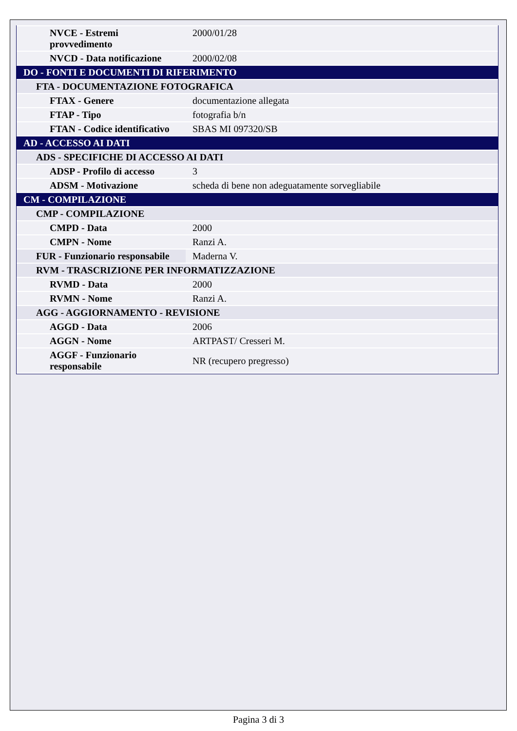| NVCE - Estremi provvedimento | 2000/01/28 |
| NVCD - Data notificazione | 2000/02/08 |
| DO - FONTI E DOCUMENTI DI RIFERIMENTO | |
| FTA - DOCUMENTAZIONE FOTOGRAFICA | |
| FTAX - Genere | documentazione allegata |
| FTAP - Tipo | fotografia b/n |
| FTAN - Codice identificativo | SBAS MI 097320/SB |
| AD - ACCESSO AI DATI | |
| ADS - SPECIFICHE DI ACCESSO AI DATI | |
| ADSP - Profilo di accesso | 3 |
| ADSM - Motivazione | scheda di bene non adeguatamente sorvegliabile |
| CM - COMPILAZIONE | |
| CMP - COMPILAZIONE | |
| CMPD - Data | 2000 |
| CMPN - Nome | Ranzi A. |
| FUR - Funzionario responsabile | Maderna V. |
| RVM - TRASCRIZIONE PER INFORMATIZZAZIONE | |
| RVMD - Data | 2000 |
| RVMN - Nome | Ranzi A. |
| AGG - AGGIORNAMENTO - REVISIONE | |
| AGGD - Data | 2006 |
| AGGN - Nome | ARTPAST/ Cresseri M. |
| AGGF - Funzionario responsabile | NR (recupero pregresso) |
Pagina 3 di 3